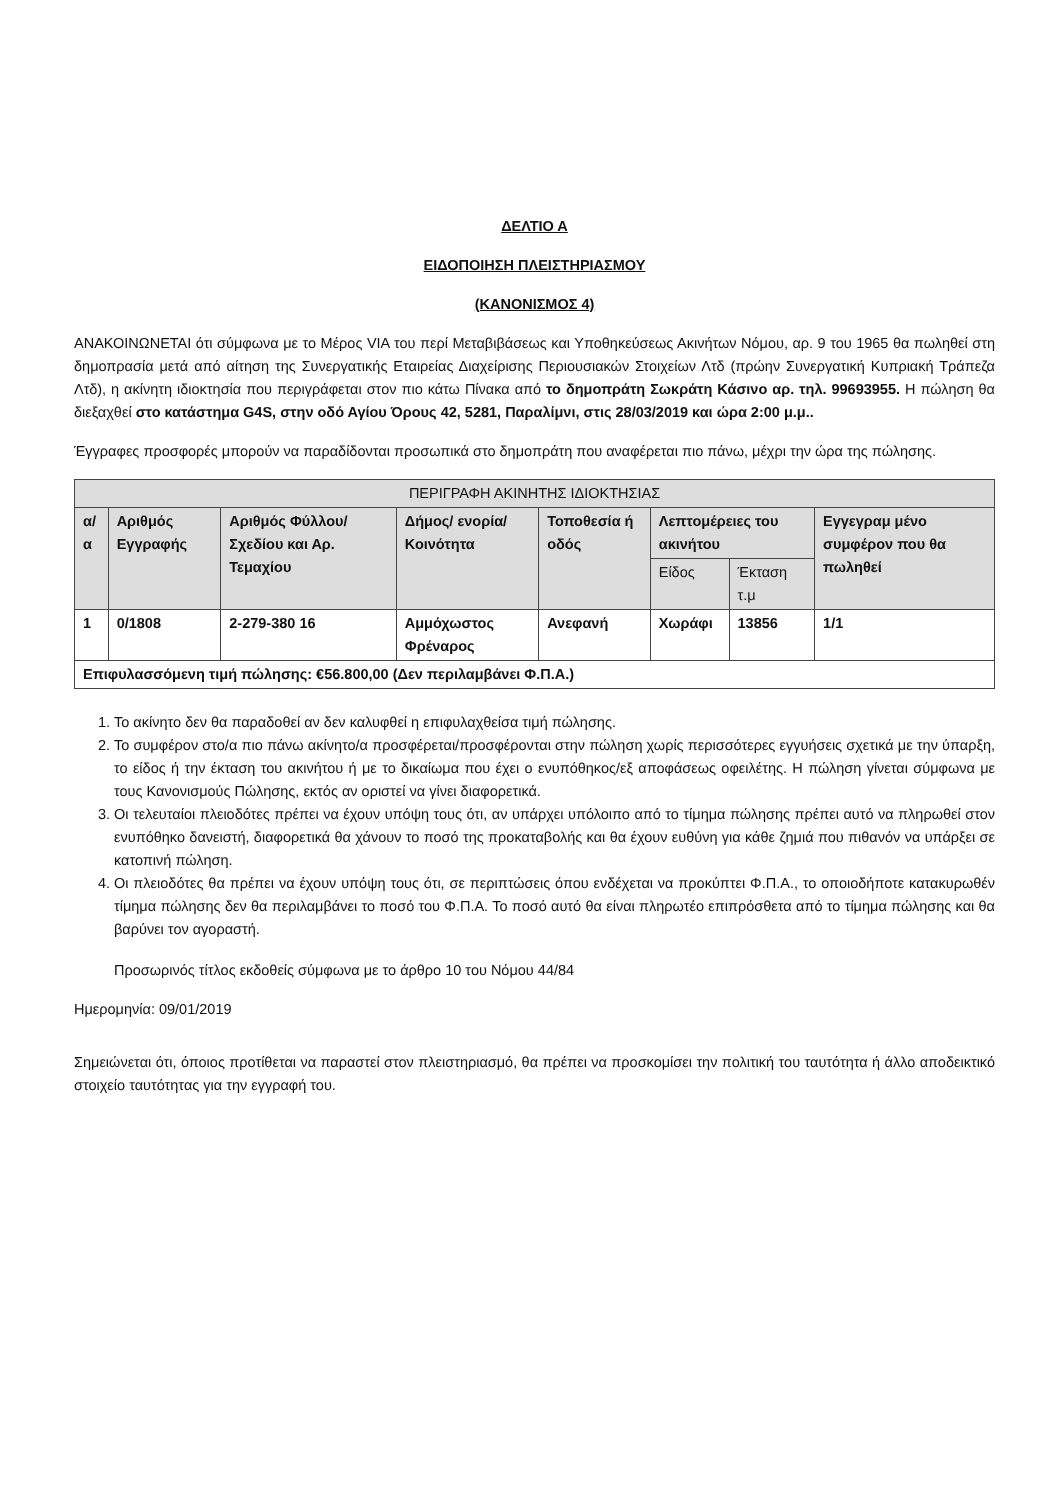ΔΕΛΤΙΟ Α
ΕΙΔΟΠΟΙΗΣΗ ΠΛΕΙΣΤΗΡΙΑΣΜΟΥ
(ΚΑΝΟΝΙΣΜΟΣ 4)
ΑΝΑΚΟΙΝΩΝΕΤΑΙ ότι σύμφωνα με το Μέρος VIA του περί Μεταβιβάσεως και Υποθηκεύσεως Ακινήτων Νόμου, αρ. 9 του 1965 θα πωληθεί στη δημοπρασία μετά από αίτηση της Συνεργατικής Εταιρείας Διαχείρισης Περιουσιακών Στοιχείων Λτδ (πρώην Συνεργατική Κυπριακή Τράπεζα Λτδ), η ακίνητη ιδιοκτησία που περιγράφεται στον πιο κάτω Πίνακα από το δημοπράτη Σωκράτη Κάσινο αρ. τηλ. 99693955. Η πώληση θα διεξαχθεί στο κατάστημα G4S, στην οδό Αγίου Όρους 42, 5281, Παραλίμνι, στις 28/03/2019 και ώρα 2:00 μ.μ..
Έγγραφες προσφορές μπορούν να παραδίδονται προσωπικά στο δημοπράτη που αναφέρεται πιο πάνω, μέχρι την ώρα της πώλησης.
| ΠΕΡΙΓΡΑΦΗ ΑΚΙΝΗΤΗΣ ΙΔΙΟΚΤΗΣΙΑΣ | | | | | | | |
| --- | --- | --- | --- | --- | --- | --- | --- |
| α/α | Αριθμός Εγγραφής | Αριθμός Φύλλου/ Σχεδίου και Αρ. Τεμαχίου | Δήμος/ ενορία/ Κοινότητα | Τοποθεσία ή οδός | Λεπτομέρειες του ακινήτου | | Εγγεγραμ μένο συμφέρον που θα πωληθεί |
| | | | | | Είδος | Έκταση τ.μ | |
| 1 | 0/1808 | 2-279-380 16 | Αμμόχωστος Φρέναρος | Ανεφανή | Χωράφι | 13856 | 1/1 |
| Επιφυλασσόμενη τιμή πώλησης: €56.800,00 (Δεν περιλαμβάνει Φ.Π.Α.) | | | | | | | |
1. Το ακίνητο δεν θα παραδοθεί αν δεν καλυφθεί η επιφυλαχθείσα τιμή πώλησης.
2. Το συμφέρον στο/α πιο πάνω ακίνητο/α προσφέρεται/προσφέρονται στην πώληση χωρίς περισσότερες εγγυήσεις σχετικά με την ύπαρξη, το είδος ή την έκταση του ακινήτου ή με το δικαίωμα που έχει ο ενυπόθηκος/εξ αποφάσεως οφειλέτης. Η πώληση γίνεται σύμφωνα με τους Κανονισμούς Πώλησης, εκτός αν οριστεί να γίνει διαφορετικά.
3. Οι τελευταίοι πλειοδότες πρέπει να έχουν υπόψη τους ότι, αν υπάρχει υπόλοιπο από το τίμημα πώλησης πρέπει αυτό να πληρωθεί στον ενυπόθηκο δανειστή, διαφορετικά θα χάνουν το ποσό της προκαταβολής και θα έχουν ευθύνη για κάθε ζημιά που πιθανόν να υπάρξει σε κατοπινή πώληση.
4. Οι πλειοδότες θα πρέπει να έχουν υπόψη τους ότι, σε περιπτώσεις όπου ενδέχεται να προκύπτει Φ.Π.Α., το οποιοδήποτε κατακυρωθέν τίμημα πώλησης δεν θα περιλαμβάνει το ποσό του Φ.Π.Α. Το ποσό αυτό θα είναι πληρωτέο επιπρόσθετα από το τίμημα πώλησης και θα βαρύνει τον αγοραστή.
Προσωρινός τίτλος εκδοθείς σύμφωνα με το άρθρο 10 του Νόμου 44/84
Ημερομηνία: 09/01/2019
Σημειώνεται ότι, όποιος προτίθεται να παραστεί στον πλειστηριασμό, θα πρέπει να προσκομίσει την πολιτική του ταυτότητα ή άλλο αποδεικτικό στοιχείο ταυτότητας για την εγγραφή του.